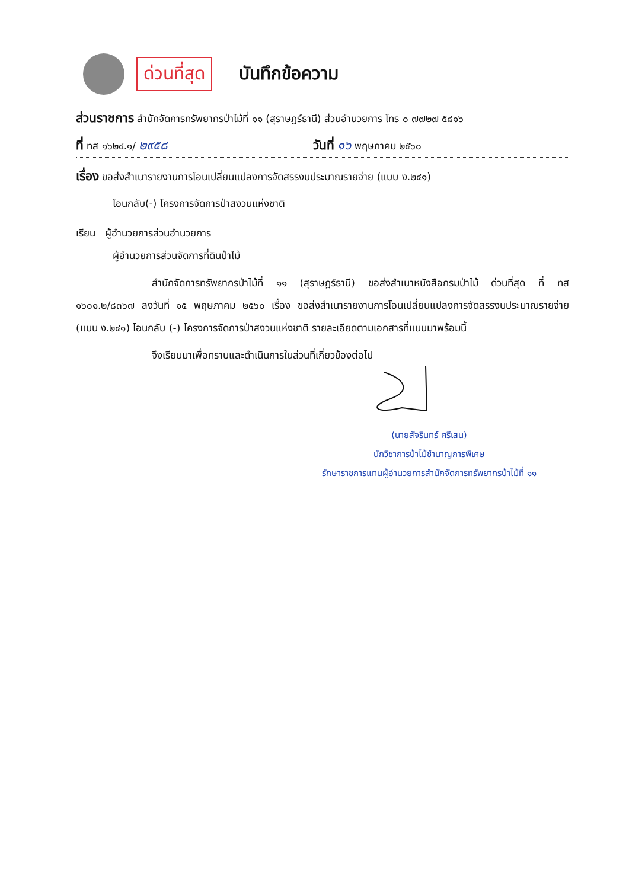ด่วนที่สุด
บันทึกข้อความ
ส่วนราชการ สำนักจัดการทรัพยากรป่าไม้ที่ ๑๑ (สุราษฎร์ธานี) ส่วนอำนวยการ โทร ๐ ๗๗๒๗ ๕๘๑๖
ที่ ทส ๑๖๒๔.๑/ ๒๙๕๘ วันที่ ๑๖ พฤษภาคม ๒๕๖๐
เรื่อง ขอส่งสำเนารายงานการโอนเปลี่ยนแปลงการจัดสรรงบประมาณรายจ่าย (แบบ ง.๒๔๑)
โอนกลับ(-) โครงการจัดการป่าสงวนแห่งชาติ
เรียน ผู้อำนวยการส่วนอำนวยการ
ผู้อำนวยการส่วนจัดการที่ดินป่าไม้
สำนักจัดการทรัพยากรป่าไม้ที่ ๑๑ (สุราษฎร์ธานี) ขอส่งสำเนาหนังสือกรมป่าไม้ ด่วนที่สุด ที่ ทส ๑๖๐๑.๒/๘๓๖๗ ลงวันที่ ๑๕ พฤษภาคม ๒๕๖๐ เรื่อง ขอส่งสำเนารายงานการโอนเปลี่ยนแปลงการจัดสรรงบประมาณรายจ่าย (แบบ ง.๒๔๑) โอนกลับ (-) โครงการจัดการป่าสงวนแห่งชาติ รายละเอียดตามเอกสารที่แนบมาพร้อมนี้
จึงเรียนมาเพื่อทราบและดำเนินการในส่วนที่เกี่ยวข้องต่อไป
(นายสัจรินทร์ ศรีเสน)
นักวิชาการป่าไม้ชำนาญการพิเศษ
รักษาราชการแทนผู้อำนวยการสำนักจัดการทรัพยากรป่าไม้ที่ ๑๑